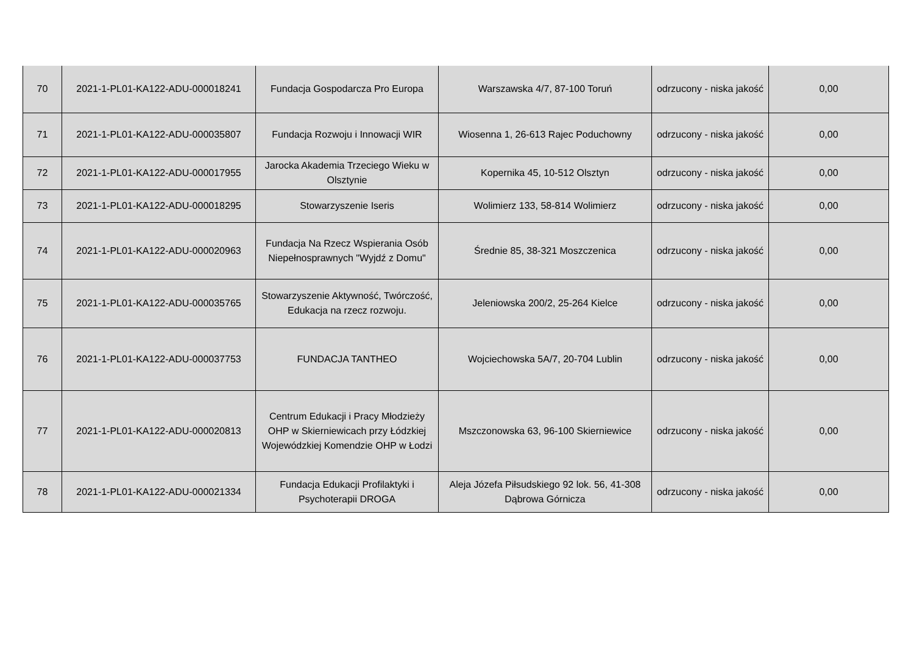| 70 | 2021-1-PL01-KA122-ADU-000018241 | Fundacja Gospodarcza Pro Europa | Warszawska 4/7, 87-100 Toruń | odrzucony - niska jakość | 0,00 |
| 71 | 2021-1-PL01-KA122-ADU-000035807 | Fundacja Rozwoju i Innowacji WIR | Wiosenna 1, 26-613 Rajec Poduchowny | odrzucony - niska jakość | 0,00 |
| 72 | 2021-1-PL01-KA122-ADU-000017955 | Jarocka Akademia Trzeciego Wieku w Olsztynie | Kopernika 45, 10-512 Olsztyn | odrzucony - niska jakość | 0,00 |
| 73 | 2021-1-PL01-KA122-ADU-000018295 | Stowarzyszenie Iseris | Wolimierz 133, 58-814 Wolimierz | odrzucony - niska jakość | 0,00 |
| 74 | 2021-1-PL01-KA122-ADU-000020963 | Fundacja Na Rzecz Wspierania Osób Niepełnosprawnych "Wyjdź z Domu" | Średnie 85, 38-321 Moszczenica | odrzucony - niska jakość | 0,00 |
| 75 | 2021-1-PL01-KA122-ADU-000035765 | Stowarzyszenie Aktywność, Twórczość, Edukacja na rzecz rozwoju. | Jeleniowska 200/2, 25-264 Kielce | odrzucony - niska jakość | 0,00 |
| 76 | 2021-1-PL01-KA122-ADU-000037753 | FUNDACJA TANTHEO | Wojciechowska 5A/7, 20-704 Lublin | odrzucony - niska jakość | 0,00 |
| 77 | 2021-1-PL01-KA122-ADU-000020813 | Centrum Edukacji i Pracy Młodzieży OHP w Skierniewicach przy Łódzkiej Wojewódzkiej Komendzie OHP w Łodzi | Mszczonowska 63, 96-100 Skierniewice | odrzucony - niska jakość | 0,00 |
| 78 | 2021-1-PL01-KA122-ADU-000021334 | Fundacja Edukacji Profilaktyki i Psychoterapii DROGA | Aleja Józefa Piłsudskiego 92 lok. 56, 41-308 Dąbrowa Górnicza | odrzucony - niska jakość | 0,00 |